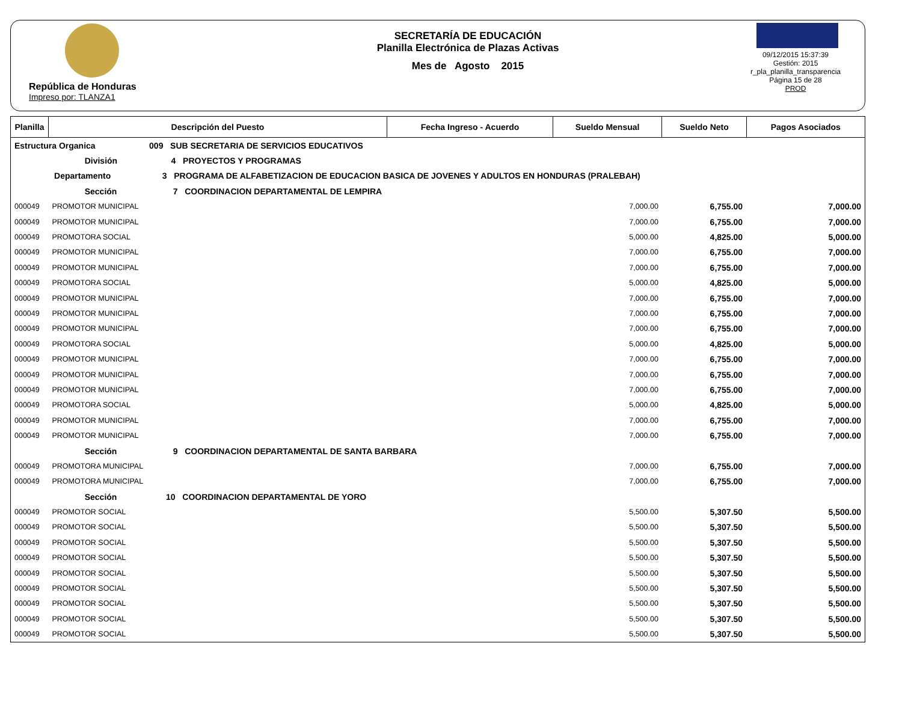República de Honduras
Impreso por: TLANZA1
SECRETARÍA DE EDUCACIÓN
Planilla Electrónica de Plazas Activas
Mes de Agosto 2015
09/12/2015 15:37:39
Gestión: 2015
r_pla_planilla_transparencia
Página 15 de 28
PROD
| Planilla | Descripción del Puesto | Fecha Ingreso - Acuerdo | Sueldo Mensual | Sueldo Neto | Pagos Asociados |
| --- | --- | --- | --- | --- | --- |
| Estructura Organica 009 SUB SECRETARIA DE SERVICIOS EDUCATIVOS | | | | | |
| División 4 PROYECTOS Y PROGRAMAS | | | | | |
| Departamento 3 PROGRAMA DE ALFABETIZACION DE EDUCACION BASICA DE JOVENES Y ADULTOS EN HONDURAS (PRALEBAH) | | | | | |
| Sección 7 COORDINACION DEPARTAMENTAL DE LEMPIRA | | | | | |
| 000049 | PROMOTOR MUNICIPAL | | 7,000.00 | 6,755.00 | 7,000.00 |
| 000049 | PROMOTOR MUNICIPAL | | 7,000.00 | 6,755.00 | 7,000.00 |
| 000049 | PROMOTORA SOCIAL | | 5,000.00 | 4,825.00 | 5,000.00 |
| 000049 | PROMOTOR MUNICIPAL | | 7,000.00 | 6,755.00 | 7,000.00 |
| 000049 | PROMOTOR MUNICIPAL | | 7,000.00 | 6,755.00 | 7,000.00 |
| 000049 | PROMOTORA SOCIAL | | 5,000.00 | 4,825.00 | 5,000.00 |
| 000049 | PROMOTOR MUNICIPAL | | 7,000.00 | 6,755.00 | 7,000.00 |
| 000049 | PROMOTOR MUNICIPAL | | 7,000.00 | 6,755.00 | 7,000.00 |
| 000049 | PROMOTOR MUNICIPAL | | 7,000.00 | 6,755.00 | 7,000.00 |
| 000049 | PROMOTORA SOCIAL | | 5,000.00 | 4,825.00 | 5,000.00 |
| 000049 | PROMOTOR MUNICIPAL | | 7,000.00 | 6,755.00 | 7,000.00 |
| 000049 | PROMOTOR MUNICIPAL | | 7,000.00 | 6,755.00 | 7,000.00 |
| 000049 | PROMOTOR MUNICIPAL | | 7,000.00 | 6,755.00 | 7,000.00 |
| 000049 | PROMOTORA SOCIAL | | 5,000.00 | 4,825.00 | 5,000.00 |
| 000049 | PROMOTOR MUNICIPAL | | 7,000.00 | 6,755.00 | 7,000.00 |
| 000049 | PROMOTOR MUNICIPAL | | 7,000.00 | 6,755.00 | 7,000.00 |
| Sección 9 COORDINACION DEPARTAMENTAL DE SANTA BARBARA | | | | | |
| 000049 | PROMOTORA MUNICIPAL | | 7,000.00 | 6,755.00 | 7,000.00 |
| 000049 | PROMOTORA MUNICIPAL | | 7,000.00 | 6,755.00 | 7,000.00 |
| Sección 10 COORDINACION DEPARTAMENTAL DE YORO | | | | | |
| 000049 | PROMOTOR SOCIAL | | 5,500.00 | 5,307.50 | 5,500.00 |
| 000049 | PROMOTOR SOCIAL | | 5,500.00 | 5,307.50 | 5,500.00 |
| 000049 | PROMOTOR SOCIAL | | 5,500.00 | 5,307.50 | 5,500.00 |
| 000049 | PROMOTOR SOCIAL | | 5,500.00 | 5,307.50 | 5,500.00 |
| 000049 | PROMOTOR SOCIAL | | 5,500.00 | 5,307.50 | 5,500.00 |
| 000049 | PROMOTOR SOCIAL | | 5,500.00 | 5,307.50 | 5,500.00 |
| 000049 | PROMOTOR SOCIAL | | 5,500.00 | 5,307.50 | 5,500.00 |
| 000049 | PROMOTOR SOCIAL | | 5,500.00 | 5,307.50 | 5,500.00 |
| 000049 | PROMOTOR SOCIAL | | 5,500.00 | 5,307.50 | 5,500.00 |